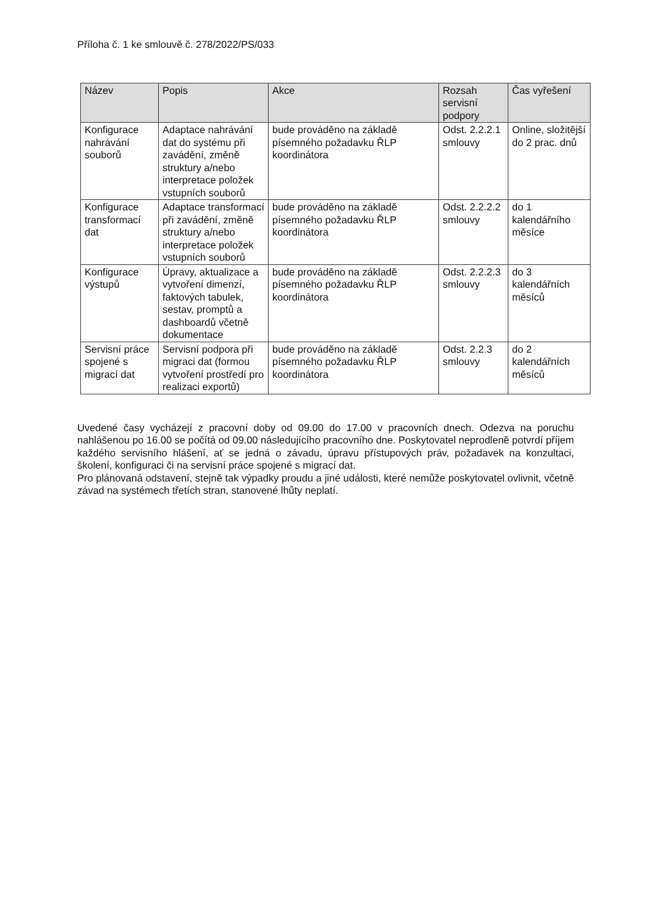Příloha č. 1 ke smlouvě č. 278/2022/PS/033
| Název | Popis | Akce | Rozsah servisní podpory | Čas vyřešení |
| --- | --- | --- | --- | --- |
| Konfigurace nahrávání souborů | Adaptace nahrávání dat do systému při zavádění, změně struktury a/nebo interpretace položek vstupních souborů | bude prováděno na základě písemného požadavku ŘLP koordinátora | Odst. 2.2.2.1 smlouvy | Online, složitější do 2 prac. dnů |
| Konfigurace transformací dat | Adaptace transformací při zavádění, změně struktury a/nebo interpretace položek vstupních souborů | bude prováděno na základě písemného požadavku ŘLP koordinátora | Odst. 2.2.2.2 smlouvy | do 1 kalendářního měsíce |
| Konfigurace výstupů | Úpravy, aktualizace a vytvoření dimenzí, faktových tabulek, sestav, promptů a dashboardů včetně dokumentace | bude prováděno na základě písemného požadavku ŘLP koordinátora | Odst. 2.2.2.3 smlouvy | do 3 kalendářních měsíců |
| Servisní práce spojené s migrací dat | Servisní podpora při migraci dat (formou vytvoření prostředí pro realizaci exportů) | bude prováděno na základě písemného požadavku ŘLP koordinátora | Odst. 2.2.3 smlouvy | do 2 kalendářních měsíců |
Uvedené časy vycházejí z pracovní doby od 09.00 do 17.00 v pracovních dnech. Odezva na poruchu nahlášenou po 16.00 se počítá od 09.00 následujícího pracovního dne. Poskytovatel neprodleně potvrdí příjem každého servisního hlášení, ať se jedná o závadu, úpravu přístupových práv, požadavek na konzultaci, školení, konfiguraci či na servisní práce spojené s migrací dat.
Pro plánovaná odstavení, stejně tak výpadky proudu a jiné události, které nemůže poskytovatel ovlivnit, včetně závad na systémech třetích stran, stanovené lhůty neplatí.